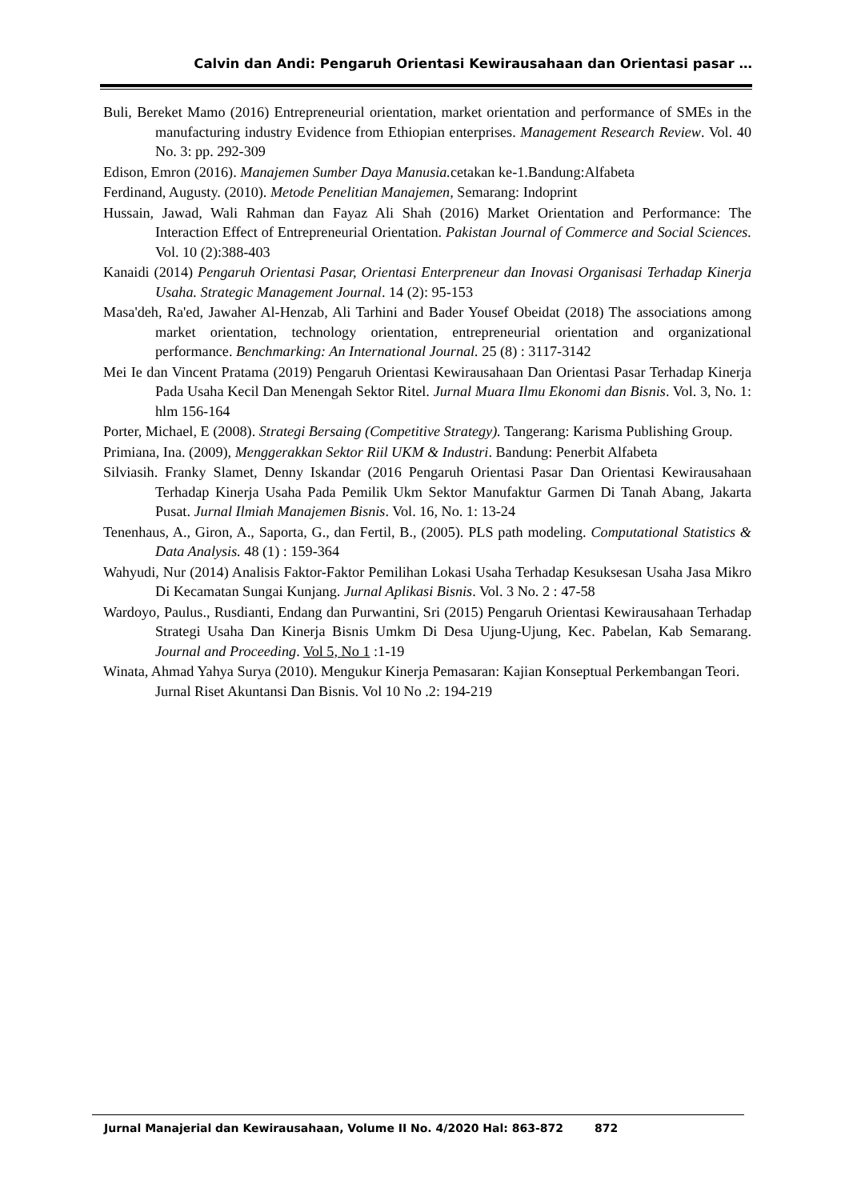Calvin dan Andi: Pengaruh Orientasi Kewirausahaan dan Orientasi pasar …
Buli, Bereket Mamo (2016) Entrepreneurial orientation, market orientation and performance of SMEs in the manufacturing industry Evidence from Ethiopian enterprises. Management Research Review. Vol. 40 No. 3: pp. 292-309
Edison, Emron (2016). Manajemen Sumber Daya Manusia. cetakan ke-1.Bandung:Alfabeta
Ferdinand, Augusty. (2010). Metode Penelitian Manajemen, Semarang: Indoprint
Hussain, Jawad, Wali Rahman dan Fayaz Ali Shah (2016) Market Orientation and Performance: The Interaction Effect of Entrepreneurial Orientation. Pakistan Journal of Commerce and Social Sciences. Vol. 10 (2):388-403
Kanaidi (2014) Pengaruh Orientasi Pasar, Orientasi Enterpreneur dan Inovasi Organisasi Terhadap Kinerja Usaha. Strategic Management Journal. 14 (2): 95-153
Masa'deh, Ra'ed, Jawaher Al-Henzab, Ali Tarhini and Bader Yousef Obeidat (2018) The associations among market orientation, technology orientation, entrepreneurial orientation and organizational performance. Benchmarking: An International Journal. 25 (8) : 3117-3142
Mei Ie dan Vincent Pratama (2019) Pengaruh Orientasi Kewirausahaan Dan Orientasi Pasar Terhadap Kinerja Pada Usaha Kecil Dan Menengah Sektor Ritel. Jurnal Muara Ilmu Ekonomi dan Bisnis. Vol. 3, No. 1: hlm 156-164
Porter, Michael, E (2008). Strategi Bersaing (Competitive Strategy). Tangerang: Karisma Publishing Group.
Primiana, Ina. (2009), Menggerakkan Sektor Riil UKM & Industri. Bandung: Penerbit Alfabeta
Silviasih. Franky Slamet, Denny Iskandar (2016 Pengaruh Orientasi Pasar Dan Orientasi Kewirausahaan Terhadap Kinerja Usaha Pada Pemilik Ukm Sektor Manufaktur Garmen Di Tanah Abang, Jakarta Pusat. Jurnal Ilmiah Manajemen Bisnis. Vol. 16, No. 1: 13-24
Tenenhaus, A., Giron, A., Saporta, G., dan Fertil, B., (2005). PLS path modeling. Computational Statistics & Data Analysis. 48 (1) : 159-364
Wahyudi, Nur (2014) Analisis Faktor-Faktor Pemilihan Lokasi Usaha Terhadap Kesuksesan Usaha Jasa Mikro Di Kecamatan Sungai Kunjang. Jurnal Aplikasi Bisnis. Vol. 3 No. 2 : 47-58
Wardoyo, Paulus., Rusdianti, Endang dan Purwantini, Sri (2015) Pengaruh Orientasi Kewirausahaan Terhadap Strategi Usaha Dan Kinerja Bisnis Umkm Di Desa Ujung-Ujung, Kec. Pabelan, Kab Semarang. Journal and Proceeding. Vol 5, No 1 :1-19
Winata, Ahmad Yahya Surya (2010). Mengukur Kinerja Pemasaran: Kajian Konseptual Perkembangan Teori. Jurnal Riset Akuntansi Dan Bisnis. Vol 10 No .2: 194-219
Jurnal Manajerial dan Kewirausahaan, Volume II No. 4/2020 Hal: 863-872 872